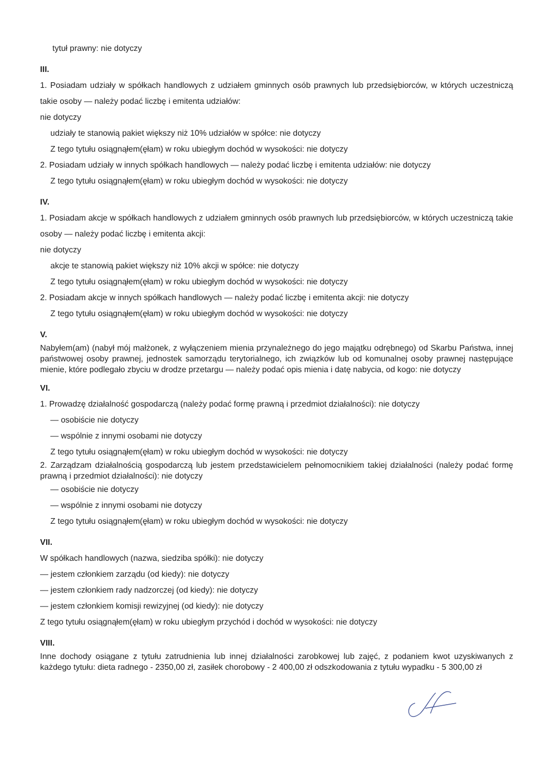tytuł prawny: nie dotyczy
III.
1. Posiadam udziały w spółkach handlowych z udziałem gminnych osób prawnych lub przedsiębiorców, w których uczestniczą takie osoby — należy podać liczbę i emitenta udziałów:
nie dotyczy
udziały te stanowią pakiet większy niż 10% udziałów w spółce: nie dotyczy
Z tego tytułu osiągnąłem(ęłam) w roku ubiegłym dochód w wysokości: nie dotyczy
2. Posiadam udziały w innych spółkach handlowych — należy podać liczbę i emitenta udziałów: nie dotyczy
Z tego tytułu osiągnąłem(ęłam) w roku ubiegłym dochód w wysokości: nie dotyczy
IV.
1. Posiadam akcje w spółkach handlowych z udziałem gminnych osób prawnych lub przedsiębiorców, w których uczestniczą takie osoby — należy podać liczbę i emitenta akcji:
nie dotyczy
akcje te stanowią pakiet większy niż 10% akcji w spółce: nie dotyczy
Z tego tytułu osiągnąłem(ęłam) w roku ubiegłym dochód w wysokości: nie dotyczy
2. Posiadam akcje w innych spółkach handlowych — należy podać liczbę i emitenta akcji: nie dotyczy
Z tego tytułu osiągnąłem(ęłam) w roku ubiegłym dochód w wysokości: nie dotyczy
V.
Nabyłem(am) (nabył mój małżonek, z wyłączeniem mienia przynależnego do jego majątku odrębnego) od Skarbu Państwa, innej państwowej osoby prawnej, jednostek samorządu terytorialnego, ich związków lub od komunalnej osoby prawnej następujące mienie, które podlegało zbyciu w drodze przetargu — należy podać opis mienia i datę nabycia, od kogo: nie dotyczy
VI.
1. Prowadzę działalność gospodarczą (należy podać formę prawną i przedmiot działalności): nie dotyczy
— osobiście nie dotyczy
— wspólnie z innymi osobami nie dotyczy
Z tego tytułu osiągnąłem(ęłam) w roku ubiegłym dochód w wysokości: nie dotyczy
2. Zarządzam działalnością gospodarczą lub jestem przedstawicielem pełnomocnikiem takiej działalności (należy podać formę prawną i przedmiot działalności): nie dotyczy
— osobiście nie dotyczy
— wspólnie z innymi osobami nie dotyczy
Z tego tytułu osiągnąłem(ęłam) w roku ubiegłym dochód w wysokości: nie dotyczy
VII.
W spółkach handlowych (nazwa, siedziba spółki): nie dotyczy
— jestem członkiem zarządu (od kiedy): nie dotyczy
— jestem członkiem rady nadzorczej (od kiedy): nie dotyczy
— jestem członkiem komisji rewizyjnej (od kiedy): nie dotyczy
Z tego tytułu osiągnąłem(ęłam) w roku ubiegłym przychód i dochód w wysokości: nie dotyczy
VIII.
Inne dochody osiągane z tytułu zatrudnienia lub innej działalności zarobkowej lub zajęć, z podaniem kwot uzyskiwanych z każdego tytułu: dieta radnego - 2350,00 zł, zasiłek chorobowy - 2 400,00 zł odszkodowania z tytułu wypadku - 5 300,00 zł